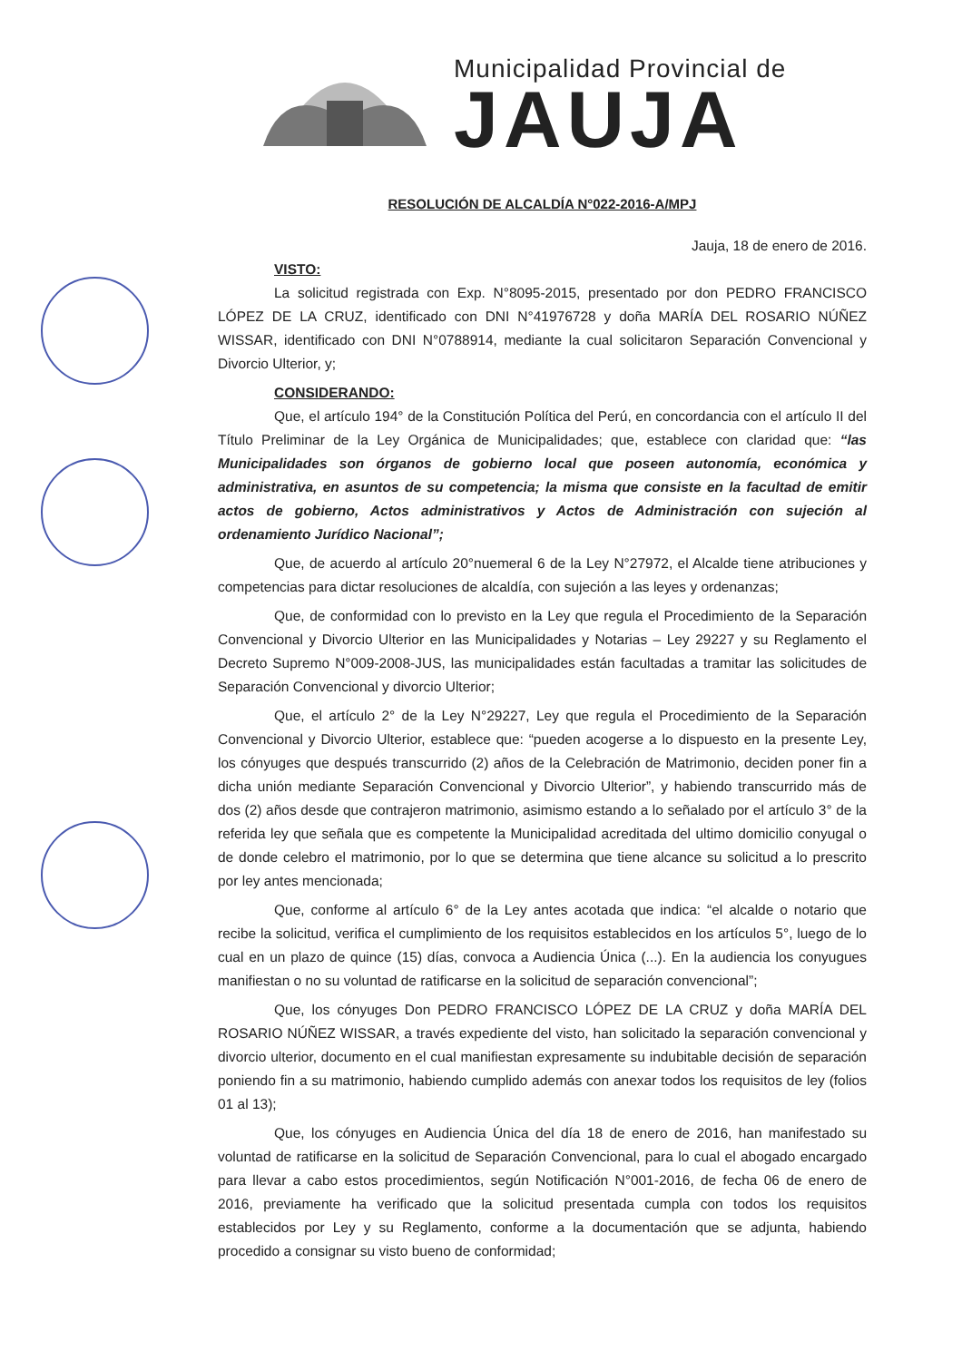Municipalidad Provincial de
JAUJA
RESOLUCIÓN DE ALCALDÍA N°022-2016-A/MPJ
Jauja, 18 de enero de 2016.
VISTO:
La solicitud registrada con Exp. N°8095-2015, presentado por don PEDRO FRANCISCO LÓPEZ DE LA CRUZ, identificado con DNI N°41976728 y doña MARÍA DEL ROSARIO NÚÑEZ WISSAR, identificado con DNI N°0788914, mediante la cual solicitaron Separación Convencional y Divorcio Ulterior, y;
CONSIDERANDO:
Que, el artículo 194° de la Constitución Política del Perú, en concordancia con el artículo II del Título Preliminar de la Ley Orgánica de Municipalidades; que, establece con claridad que: “las Municipalidades son órganos de gobierno local que poseen autonomía, económica y administrativa, en asuntos de su competencia; la misma que consiste en la facultad de emitir actos de gobierno, Actos administrativos y Actos de Administración con sujeción al ordenamiento Jurídico Nacional”;
Que, de acuerdo al artículo 20°nuemeral 6 de la Ley N°27972, el Alcalde tiene atribuciones y competencias para dictar resoluciones de alcaldía, con sujeción a las leyes y ordenanzas;
Que, de conformidad con lo previsto en la Ley que regula el Procedimiento de la Separación Convencional y Divorcio Ulterior en las Municipalidades y Notarias – Ley 29227 y su Reglamento el Decreto Supremo N°009-2008-JUS, las municipalidades están facultadas a tramitar las solicitudes de Separación Convencional y divorcio Ulterior;
Que, el artículo 2° de la Ley N°29227, Ley que regula el Procedimiento de la Separación Convencional y Divorcio Ulterior, establece que: “pueden acogerse a lo dispuesto en la presente Ley, los cónyuges que después transcurrido (2) años de la Celebración de Matrimonio, deciden poner fin a dicha unión mediante Separación Convencional y Divorcio Ulterior”, y habiendo transcurrido más de dos (2) años desde que contrajeron matrimonio, asimismo estando a lo señalado por el artículo 3° de la referida ley que señala que es competente la Municipalidad acreditada del ultimo domicilio conyugal o de donde celebro el matrimonio, por lo que se determina que tiene alcance su solicitud a lo prescrito por ley antes mencionada;
Que, conforme al artículo 6° de la Ley antes acotada que indica: “el alcalde o notario que recibe la solicitud, verifica el cumplimiento de los requisitos establecidos en los artículos 5°, luego de lo cual en un plazo de quince (15) días, convoca a Audiencia Única (...). En la audiencia los conyugues manifiestan o no su voluntad de ratificarse en la solicitud de separación convencional”;
Que, los cónyuges Don PEDRO FRANCISCO LÓPEZ DE LA CRUZ y doña MARÍA DEL ROSARIO NÚÑEZ WISSAR, a través expediente del visto, han solicitado la separación convencional y divorcio ulterior, documento en el cual manifiestan expresamente su indubitable decisión de separación poniendo fin a su matrimonio, habiendo cumplido además con anexar todos los requisitos de ley (folios 01 al 13);
Que, los cónyuges en Audiencia Única del día 18 de enero de 2016, han manifestado su voluntad de ratificarse en la solicitud de Separación Convencional, para lo cual el abogado encargado para llevar a cabo estos procedimientos, según Notificación N°001-2016, de fecha 06 de enero de 2016, previamente ha verificado que la solicitud presentada cumpla con todos los requisitos establecidos por Ley y su Reglamento, conforme a la documentación que se adjunta, habiendo procedido a consignar su visto bueno de conformidad;